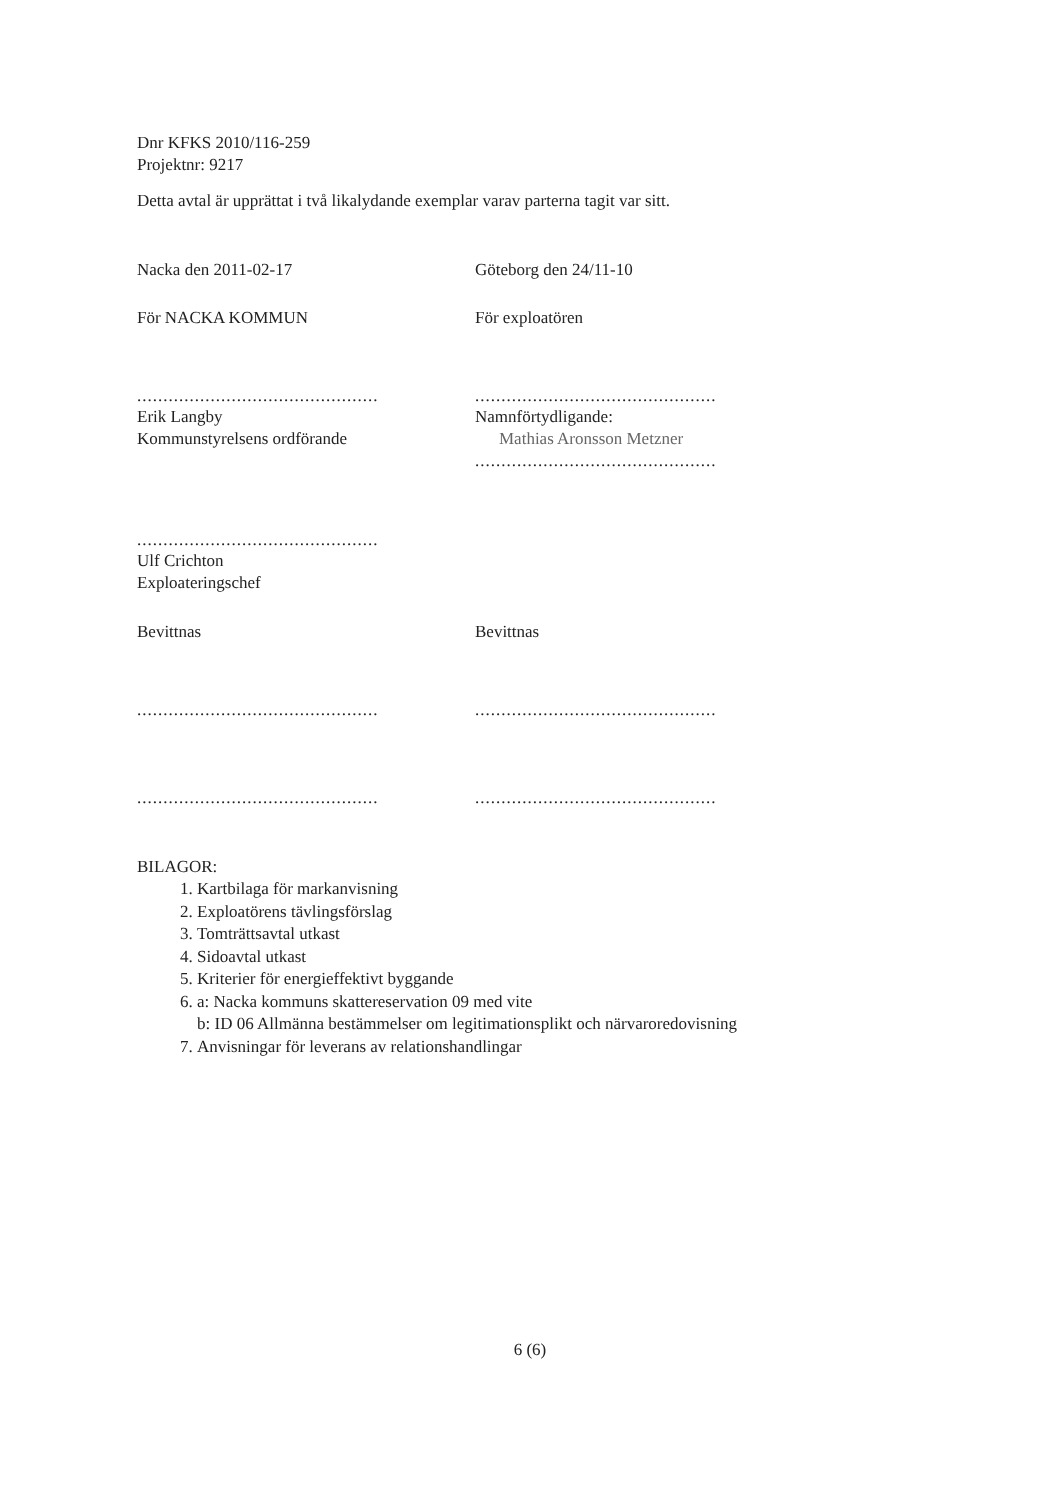Dnr KFKS 2010/116-259
Projektnr: 9217
Detta avtal är upprättat i två likalydande exemplar varav parterna tagit var sitt.
Nacka den 2011-02-17 Göteborg den 24/11-10
För NACKA KOMMUN För exploatören
..............................................
..............................................
Erik Langby
Kommunstyrelsens ordförande
Namnförtydligande:
Mathias Aronsson Metzner
..............................................
..............................................
Ulf Crichton
Exploateringschef
Bevittnas Bevittnas
..............................................
..............................................
..............................................
..............................................
BILAGOR:
1. Kartbilaga för markanvisning
2. Exploatörens tävlingsförslag
3. Tomträttsavtal utkast
4. Sidoavtal utkast
5. Kriterier för energieffektivt byggande
6. a: Nacka kommuns skattereservation 09 med vite
b: ID 06 Allmänna bestämmelser om legitimationsplikt och närvaroredovisning
7. Anvisningar för leverans av relationshandlingar
6 (6)